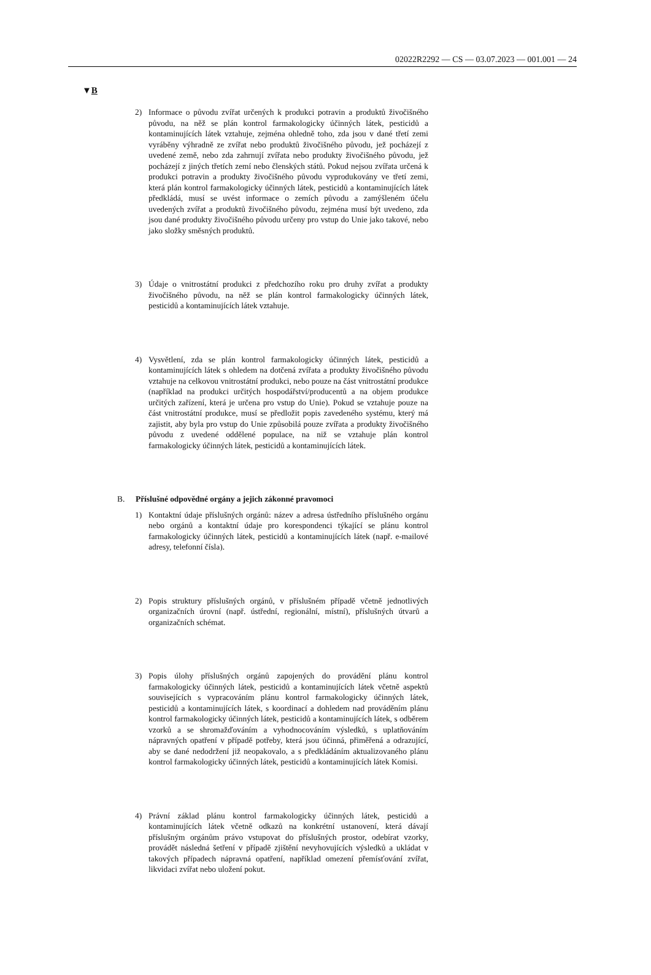02022R2292 — CS — 03.07.2023 — 001.001 — 24
▼B
2) Informace o původu zvířat určených k produkci potravin a produktů živočišného původu, na něž se plán kontrol farmakologicky účinných látek, pesticidů a kontaminujících látek vztahuje, zejména ohledně toho, zda jsou v dané třetí zemi vyráběny výhradně ze zvířat nebo produktů živočišného původu, jež pocházejí z uvedené země, nebo zda zahrnují zvířata nebo produkty živočišného původu, jež pocházejí z jiných třetích zemí nebo členských států. Pokud nejsou zvířata určená k produkci potravin a produkty živočišného původu vyprodukovány ve třetí zemi, která plán kontrol farmakologicky účinných látek, pesticidů a kontaminujících látek předkládá, musí se uvést informace o zemích původu a zamýšleném účelu uvedených zvířat a produktů živočišného původu, zejména musí být uvedeno, zda jsou dané produkty živočišného původu určeny pro vstup do Unie jako takové, nebo jako složky směsných produktů.
3) Údaje o vnitrostátní produkci z předchozího roku pro druhy zvířat a produkty živočišného původu, na něž se plán kontrol farmakologicky účinných látek, pesticidů a kontaminujících látek vztahuje.
4) Vysvětlení, zda se plán kontrol farmakologicky účinných látek, pesticidů a kontaminujících látek s ohledem na dotčená zvířata a produkty živočišného původu vztahuje na celkovou vnitrostátní produkci, nebo pouze na část vnitrostátní produkce (například na produkci určitých hospodářství/producentů a na objem produkce určitých zařízení, která je určena pro vstup do Unie). Pokud se vztahuje pouze na část vnitrostátní produkce, musí se předložit popis zavedeného systému, který má zajistit, aby byla pro vstup do Unie způsobilá pouze zvířata a produkty živočišného původu z uvedené oddělené populace, na niž se vztahuje plán kontrol farmakologicky účinných látek, pesticidů a kontaminujících látek.
B. Příslušné odpovědné orgány a jejich zákonné pravomoci
1) Kontaktní údaje příslušných orgánů: název a adresa ústředního příslušného orgánu nebo orgánů a kontaktní údaje pro korespondenci týkající se plánu kontrol farmakologicky účinných látek, pesticidů a kontaminujících látek (např. e-mailové adresy, telefonní čísla).
2) Popis struktury příslušných orgánů, v příslušném případě včetně jednotlivých organizačních úrovní (např. ústřední, regionální, místní), příslušných útvarů a organizačních schémat.
3) Popis úlohy příslušných orgánů zapojených do provádění plánu kontrol farmakologicky účinných látek, pesticidů a kontaminujících látek včetně aspektů souvisejících s vypracováním plánu kontrol farmakologicky účinných látek, pesticidů a kontaminujících látek, s koordinací a dohledem nad prováděním plánu kontrol farmakologicky účinných látek, pesticidů a kontaminujících látek, s odběrem vzorků a se shromažďováním a vyhodnocováním výsledků, s uplatňováním nápravných opatření v případě potřeby, která jsou účinná, přiměřená a odrazující, aby se dané nedodržení již neopakovalo, a s předkládáním aktualizovaného plánu kontrol farmakologicky účinných látek, pesticidů a kontaminujících látek Komisi.
4) Právní základ plánu kontrol farmakologicky účinných látek, pesticidů a kontaminujících látek včetně odkazů na konkrétní ustanovení, která dávají příslušným orgánům právo vstupovat do příslušných prostor, odebírat vzorky, provádět následná šetření v případě zjištění nevyhovujících výsledků a ukládat v takových případech nápravná opatření, například omezení přemísťování zvířat, likvidaci zvířat nebo uložení pokut.